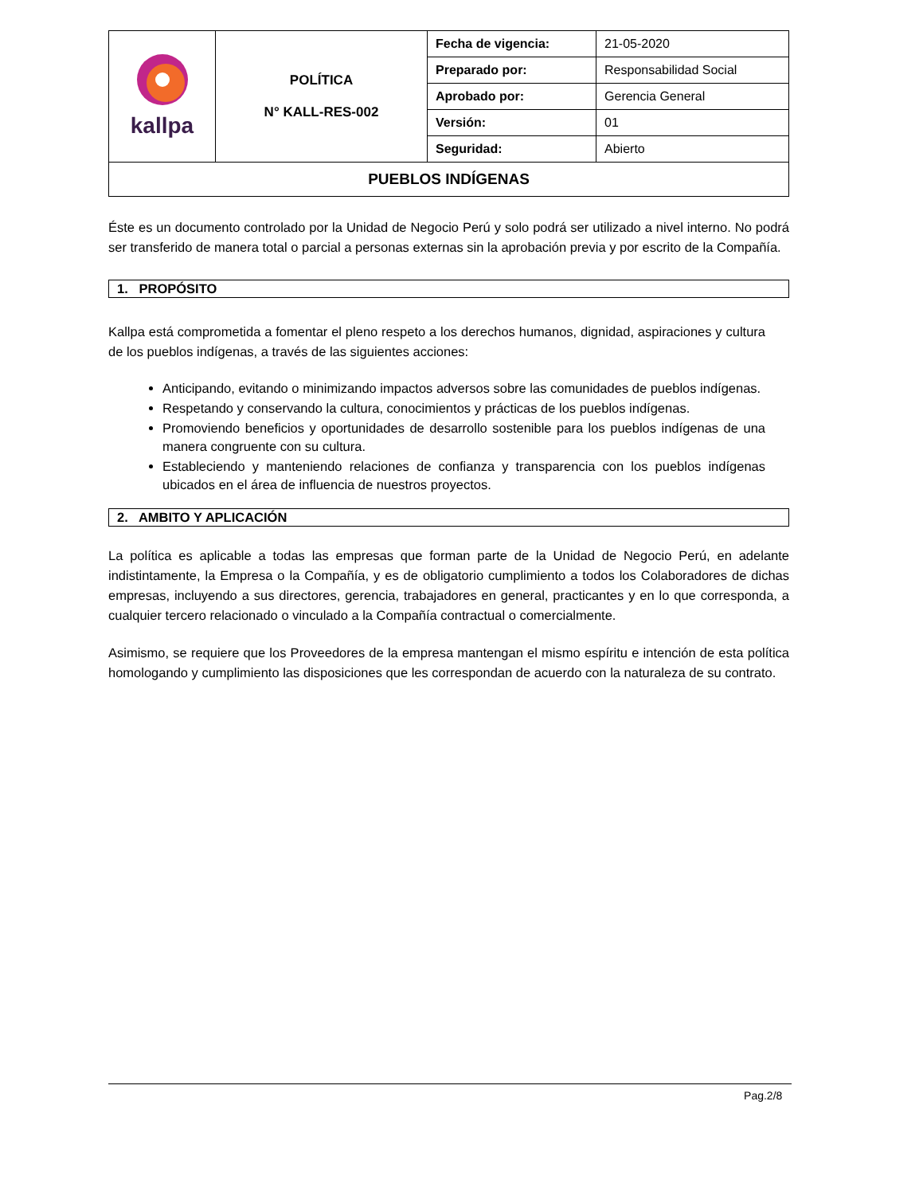| kallpa | POLÍTICA N° KALL-RES-002 | Fecha de vigencia: | 21-05-2020 |
| | | Preparado por: | Responsabilidad Social |
| | | Aprobado por: | Gerencia General |
| | | Versión: | 01 |
| | | Seguridad: | Abierto |
| PUEBLOS INDÍGENAS | | | |
Éste es un documento controlado por la Unidad de Negocio Perú y solo podrá ser utilizado a nivel interno. No podrá ser transferido de manera total o parcial a personas externas sin la aprobación previa y por escrito de la Compañía.
1. PROPÓSITO
Kallpa está comprometida a fomentar el pleno respeto a los derechos humanos, dignidad, aspiraciones y cultura de los pueblos indígenas, a través de las siguientes acciones:
Anticipando, evitando o minimizando impactos adversos sobre las comunidades de pueblos indígenas.
Respetando y conservando la cultura, conocimientos y prácticas de los pueblos indígenas.
Promoviendo beneficios y oportunidades de desarrollo sostenible para los pueblos indígenas de una manera congruente con su cultura.
Estableciendo y manteniendo relaciones de confianza y transparencia con los pueblos indígenas ubicados en el área de influencia de nuestros proyectos.
2. AMBITO Y APLICACIÓN
La política es aplicable a todas las empresas que forman parte de la Unidad de Negocio Perú, en adelante indistintamente, la Empresa o la Compañía, y es de obligatorio cumplimiento a todos los Colaboradores de dichas empresas, incluyendo a sus directores, gerencia, trabajadores en general, practicantes y en lo que corresponda, a cualquier tercero relacionado o vinculado a la Compañía contractual o comercialmente.
Asimismo, se requiere que los Proveedores de la empresa mantengan el mismo espíritu e intención de esta política homologando y cumplimiento las disposiciones que les correspondan de acuerdo con la naturaleza de su contrato.
Pag.2/8